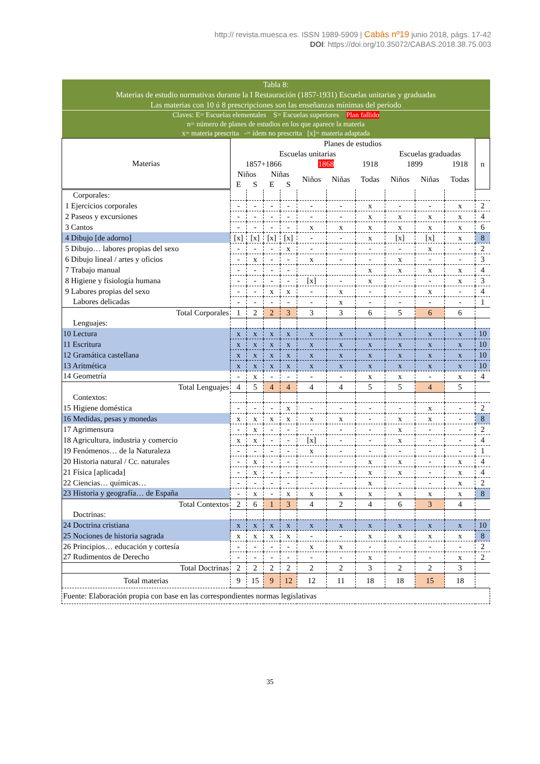http:// revista.muesca.es. ISSN 1989-5909 | Cabás nº19 junio 2018, págs. 17-42
DOI: https://doi.org/10.35072/CABAS.2018.38.75.003
| Tabla 8: Materias de estudio normativas durante la I Restauración (1857-1931) Escuelas unitarias y graduadas Las materias con 10 ú 8 prescripciones son las enseñanzas mínimas del período | | | | | | | | | | | |
| Claves: E= Escuelas elementales S= Escuelas superiores Plan fallido n= número de planes de estudios en los que aparece la materia x= materia prescrita -= ídem no prescrita [x]= materia adaptada | | | | | | | | | | | |
| Materias | Planes de estudios | | | | | | | | | | n |
| | Escuelas unitarias | | | | | | | Escuelas graduadas | | | |
| | 1857+1866 | | | | 1868 | | 1918 | 1899 | | 1918 | |
| | Niños | | Niñas | | Niños | Niñas | Todas | Niños | Niñas | Todas | |
| | E | S | E | S | | | | | | | |
| Corporales: | | | | | | | | | | | |
| 1 Ejercicios corporales | - | - | - | - | - | - | x | - | - | x | 2 |
| 2 Paseos y excursiones | - | - | - | - | - | - | x | x | x | x | 4 |
| 3 Cantos | - | - | - | - | x | x | x | x | x | x | 6 |
| 4 Dibujo [de adorno] | [x] | [x] | [x] | [x] | - | - | x | [x] | [x] | x | 8 |
| 5 Dibujo… labores propias del sexo | - | - | - | x | - | - | - | - | x | - | 2 |
| 6 Dibujo lineal / artes y oficios | - | x | - | - | x | - | - | x | - | - | 3 |
| 7 Trabajo manual | - | - | - | - | | | x | x | x | x | 4 |
| 8 Higiene y fisiología humana | - | - | - | - | [x] | - | x | - | - | x | 3 |
| 9 Labores propias del sexo | - | - | x | x | - | x | - | - | x | - | 4 |
| Labores delicadas | - | - | - | - | - | x | - | - | - | - | 1 |
| Total Corporales | 1 | 2 | 2 | 3 | 3 | 3 | 6 | 5 | 6 | 6 | |
| Lenguajes: | | | | | | | | | | | |
| 10 Lectura | x | x | x | x | x | x | x | x | x | x | 10 |
| 11 Escritura | x | x | x | x | x | x | x | x | x | x | 10 |
| 12 Gramática castellana | x | x | x | x | x | x | x | x | x | x | 10 |
| 13 Aritmética | x | x | x | x | x | x | x | x | x | x | 10 |
| 14 Geometría | - | x | - | - | - | - | x | x | - | x | 4 |
| Total Lenguajes | 4 | 5 | 4 | 4 | 4 | 4 | 5 | 5 | 4 | 5 | |
| Contextos: | | | | | | | | | | | |
| 15 Higiene doméstica | - | - | - | x | - | - | - | - | x | - | 2 |
| 16 Medidas, pesas y monedas | x | x | x | x | x | x | - | x | x | - | 8 |
| 17 Agrimensura | - | x | - | - | - | - | - | x | - | - | 2 |
| 18 Agricultura, industria y comercio | x | x | - | - | [x] | - | - | x | - | - | 4 |
| 19 Fenómenos… de la Naturaleza | - | - | - | - | x | - | - | - | - | - | 1 |
| 20 Historia natural / Cc. naturales | - | x | - | - | - | - | x | x | - | x | 4 |
| 21 Física [aplicada] | - | x | - | - | - | - | x | x | - | x | 4 |
| 22 Ciencias… químicas… | - | - | - | - | - | - | x | - | - | x | 2 |
| 23 Historia y geografía… de España | - | x | - | x | x | x | x | x | x | x | 8 |
| Total Contextos | 2 | 6 | 1 | 3 | 4 | 2 | 4 | 6 | 3 | 4 | |
| Doctrinas: | | | | | | | | | | | |
| 24 Doctrina cristiana | x | x | x | x | x | x | x | x | x | x | 10 |
| 25 Nociones de historia sagrada | x | x | x | x | - | - | x | x | x | x | 8 |
| 26 Principios… educación y cortesía | - | - | - | - | x | x | - | - | - | - | 2 |
| 27 Rudimentos de Derecho | - | - | - | - | - | - | x | - | - | x | 2 |
| Total Doctrinas | 2 | 2 | 2 | 2 | 2 | 2 | 3 | 2 | 2 | 3 | |
| Total materias | 9 | 15 | 9 | 12 | 12 | 11 | 18 | 18 | 15 | 18 | |
| Fuente: Elaboración propia con base en las correspondientes normas legislativas | | | | | | | | | | | |
35